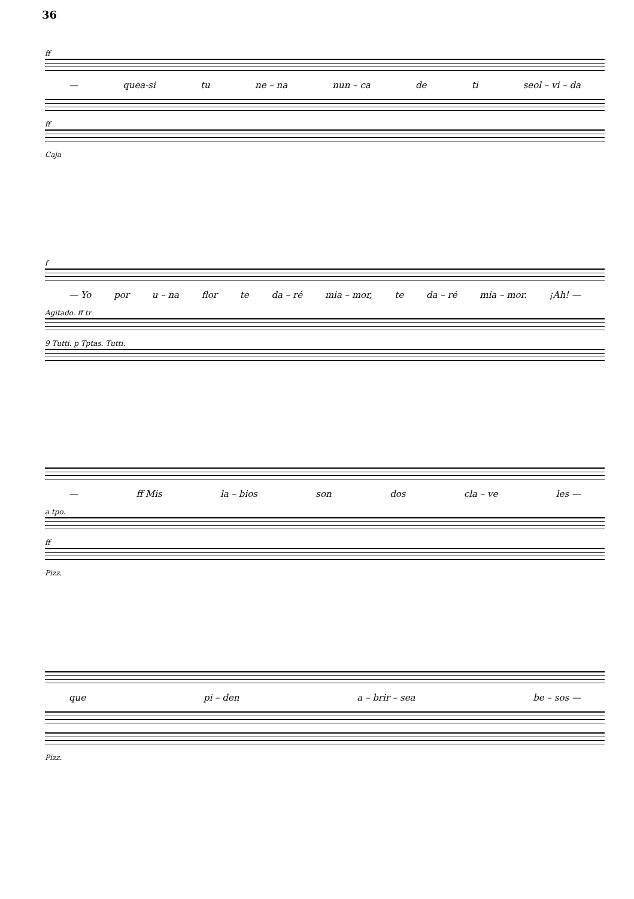36
ff
— quea-si tu ne – na nun – ca de ti seol – vi – da
ff
Caja
f
— Yo por u – na flor te da – ré mia – mor, te da – ré mia – mor. ¡Ah! —
Agitado. ff tr
9 Tutti. p Tptas. Tutti.
— ff Mis la – bios son dos cla – ve les —
a tpo.
ff
Pizz.
que pi – den a – brir – sea be – sos —
Pizz.